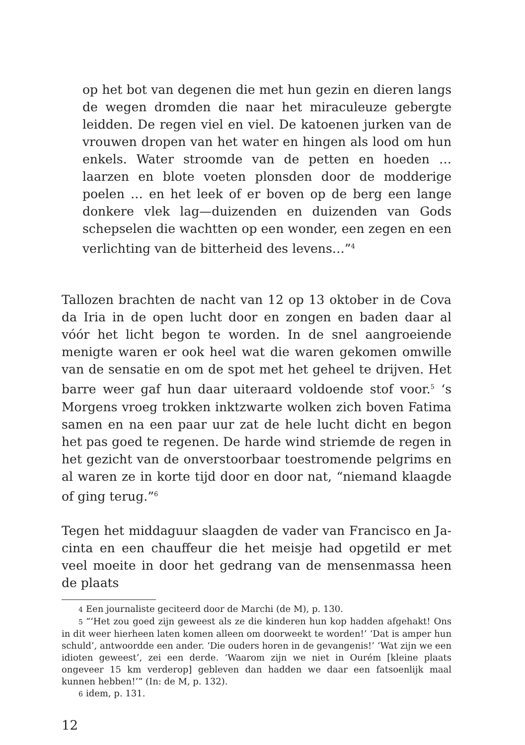op het bot van degenen die met hun gezin en dieren langs de wegen dromden die naar het miraculeuze gebergte leid­den. De regen viel en viel. De katoenen jurken van de vrou­wen dropen van het water en hingen als lood om hun enkels. Water stroomde van de petten en hoeden … laarzen en blote voeten plonsden door de modderige poelen … en het leek of er boven op de berg een lange donkere vlek lag—duizen­den en duizenden van Gods schepselen die wachtten op een wonder, een zegen en een verlichting van de bitterheid des levens…”<sup>4</sup>
Tallozen brachten de nacht van 12 op 13 oktober in de Cova da Iria in de open lucht door en zongen en baden daar al vóór het licht begon te worden. In de snel aangroeiende menigte waren er ook heel wat die waren gekomen omwille van de sensatie en om de spot met het geheel te drijven. Het barre weer gaf hun daar uiteraard voldoende stof voor.<sup>5</sup> ‘s Morgens vroeg trokken inktzwarte wolken zich boven Fatima samen en na een paar uur zat de hele lucht dicht en begon het pas goed te regenen. De harde wind striemde de regen in het gezicht van de onverstoor­baar toestromende pelgrims en al waren ze in korte tijd door en door nat, “niemand klaagde of ging terug.”<sup>6</sup>
Tegen het middaguur slaagden de vader van Francisco en Ja­cinta en een chauffeur die het meisje had opgetild er met veel moeite in door het gedrang van de mensenmassa heen de plaats
4 Een journaliste geciteerd door de Marchi (de M), p. 130.
5 “‘Het zou goed zijn geweest als ze die kinderen hun kop hadden afgehakt! Ons in dit weer hierheen laten komen alleen om doorweekt te worden!’ ‘Dat is amper hun schuld’, antwoordde een ander. ‘Die ouders horen in de gevangenis!’ ‘Wat zijn we een idioten geweest’, zei een derde. ‘Waarom zijn we niet in Ourém [kleine plaats ongeveer 15 km verderop] gebleven dan hadden we daar een fatsoenlijk maal kunnen hebben!’” (In: de M, p. 132).
6 idem, p. 131.
12